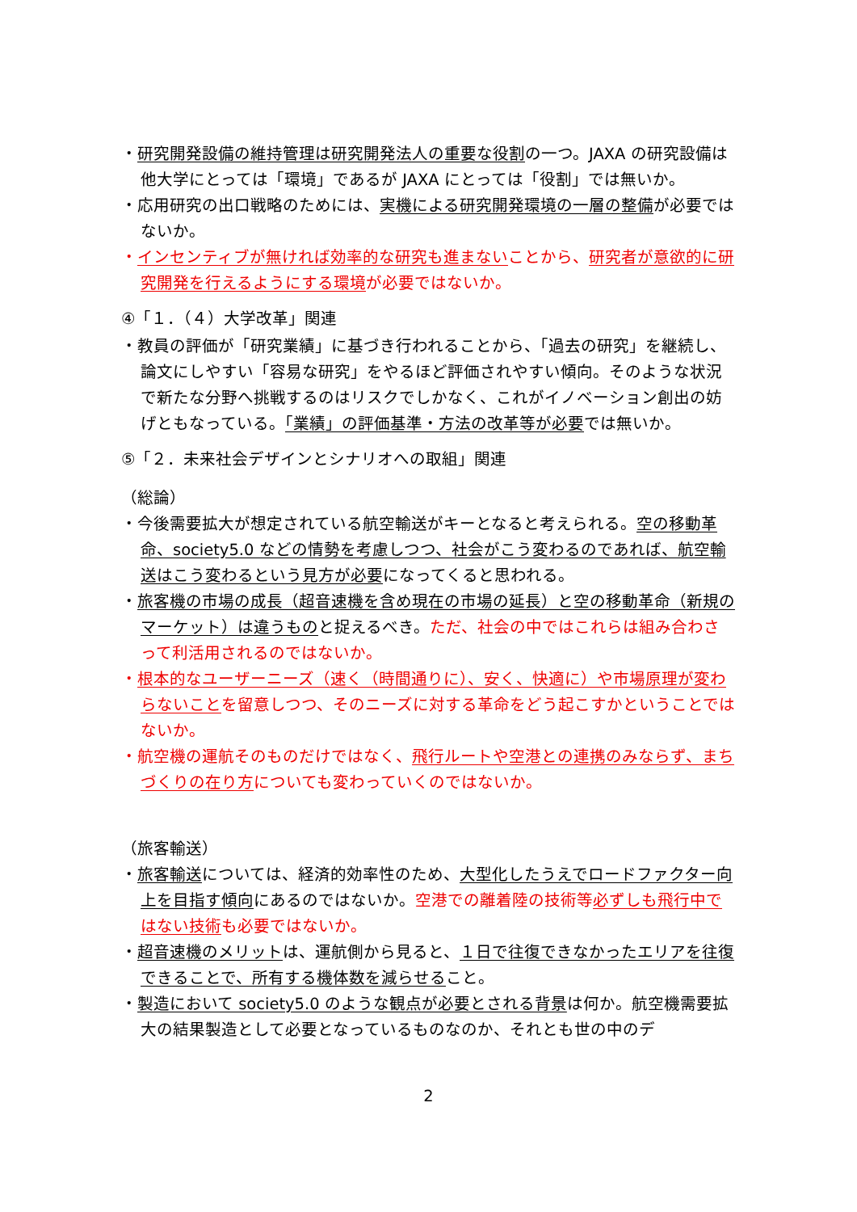・研究開発設備の維持管理は研究開発法人の重要な役割の一つ。JAXA の研究設備は他大学にとっては「環境」であるが JAXA にとっては「役割」では無いか。
・応用研究の出口戦略のためには、実機による研究開発環境の一層の整備が必要ではないか。
・インセンティブが無ければ効率的な研究も進まないことから、研究者が意欲的に研究開発を行えるようにする環境が必要ではないか。
④「１．（４）大学改革」関連
・教員の評価が「研究業績」に基づき行われることから、「過去の研究」を継続し、論文にしやすい「容易な研究」をやるほど評価されやすい傾向。そのような状況で新たな分野へ挑戦するのはリスクでしかなく、これがイノベーション創出の妨げともなっている。「業績」の評価基準・方法の改革等が必要では無いか。
⑤「２．未来社会デザインとシナリオへの取組」関連
（総論）
・今後需要拡大が想定されている航空輸送がキーとなると考えられる。空の移動革命、society5.0 などの情勢を考慮しつつ、社会がこう変わるのであれば、航空輸送はこう変わるという見方が必要になってくると思われる。
・旅客機の市場の成長（超音速機を含め現在の市場の延長）と空の移動革命（新規のマーケット）は違うものと捉えるべき。ただ、社会の中ではこれらは組み合わさって利活用されるのではないか。
・根本的なユーザーニーズ（速く（時間通りに）、安く、快適に）や市場原理が変わらないことを留意しつつ、そのニーズに対する革命をどう起こすかということではないか。
・航空機の運航そのものだけではなく、飛行ルートや空港との連携のみならず、まちづくりの在り方についても変わっていくのではないか。
（旅客輸送）
・旅客輸送については、経済的効率性のため、大型化したうえでロードファクター向上を目指す傾向にあるのではないか。空港での離着陸の技術等必ずしも飛行中ではない技術も必要ではないか。
・超音速機のメリットは、運航側から見ると、１日で往復できなかったエリアを往復できることで、所有する機体数を減らせること。
・製造において society5.0 のような観点が必要とされる背景は何か。航空機需要拡大の結果製造として必要となっているものなのか、それとも世の中のデ
2